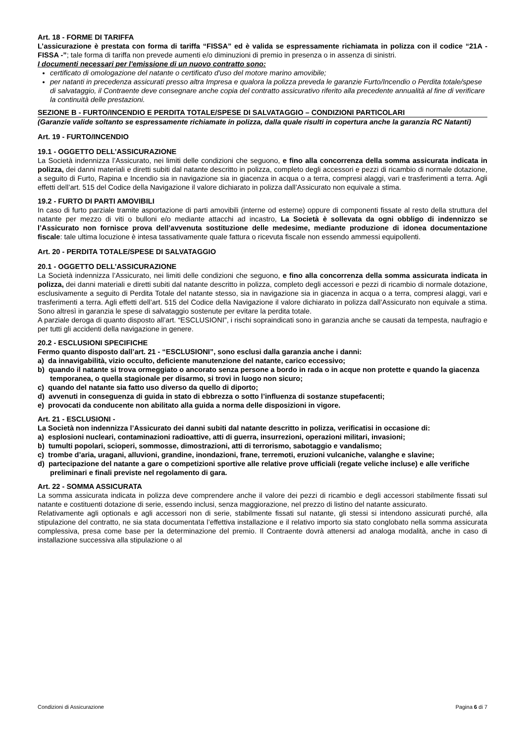Art. 18 - FORME DI TARIFFA
L’assicurazione è prestata con forma di tariffa “FISSA” ed è valida se espressamente richiamata in polizza con il codice “21A - FISSA -”; tale forma di tariffa non prevede aumenti e/o diminuzioni di premio in presenza o in assenza di sinistri.
I documenti necessari per l'emissione di un nuovo contratto sono:
certificato di omologazione del natante o certificato d'uso del motore marino amovibile;
per natanti in precedenza assicurati presso altra Impresa e qualora la polizza preveda le garanzie Furto/Incendio o Perdita totale/spese di salvataggio, il Contraente deve consegnare anche copia del contratto assicurativo riferito alla precedente annualità al fine di verificare la continuità delle prestazioni.
SEZIONE B - FURTO/INCENDIO E PERDITA TOTALE/SPESE DI SALVATAGGIO – CONDIZIONI PARTICOLARI
(Garanzie valide soltanto se espressamente richiamate in polizza, dalla quale risulti in copertura anche la garanzia RC Natanti)
Art. 19 - FURTO/INCENDIO
19.1 - OGGETTO DELL’ASSICURAZIONE
La Società indennizza l’Assicurato, nei limiti delle condizioni che seguono, e fino alla concorrenza della somma assicurata indicata in polizza, dei danni materiali e diretti subiti dal natante descritto in polizza, completo degli accessori e pezzi di ricambio di normale dotazione, a seguito di Furto, Rapina e Incendio sia in navigazione sia in giacenza in acqua o a terra, compresi alaggi, vari e trasferimenti a terra. Agli effetti dell’art. 515 del Codice della Navigazione il valore dichiarato in polizza dall’Assicurato non equivale a stima.
19.2 - FURTO DI PARTI AMOVIBILI
In caso di furto parziale tramite asportazione di parti amovibili (interne od esterne) oppure di componenti fissate al resto della struttura del natante per mezzo di viti o bulloni e/o mediante attacchi ad incastro, La Società è sollevata da ogni obbligo di indennizzo se l’Assicurato non fornisce prova dell’avvenuta sostituzione delle medesime, mediante produzione di idonea documentazione fiscale: tale ultima locuzione è intesa tassativamente quale fattura o ricevuta fiscale non essendo ammessi equipollenti.
Art. 20 - PERDITA TOTALE/SPESE DI SALVATAGGIO
20.1 - OGGETTO DELL’ASSICURAZIONE
La Società indennizza l’Assicurato, nei limiti delle condizioni che seguono, e fino alla concorrenza della somma assicurata indicata in polizza, dei danni materiali e diretti subiti dal natante descritto in polizza, completo degli accessori e pezzi di ricambio di normale dotazione, esclusivamente a seguito di Perdita Totale del natante stesso, sia in navigazione sia in giacenza in acqua o a terra, compresi alaggi, vari e trasferimenti a terra. Agli effetti dell’art. 515 del Codice della Navigazione il valore dichiarato in polizza dall’Assicurato non equivale a stima. Sono altresì in garanzia le spese di salvataggio sostenute per evitare la perdita totale.
A parziale deroga di quanto disposto all’art. “ESCLUSIONI”, i rischi sopraindicati sono in garanzia anche se causati da tempesta, naufragio e per tutti gli accidenti della navigazione in genere.
20.2 - ESCLUSIONI SPECIFICHE
Fermo quanto disposto dall’art. 21 - “ESCLUSIONI”, sono esclusi dalla garanzia anche i danni:
a) da innavigabilità, vizio occulto, deficiente manutenzione del natante, carico eccessivo;
b) quando il natante si trova ormeggiato o ancorato senza persone a bordo in rada o in acque non protette e quando la giacenza temporanea, o quella stagionale per disarmo, si trovi in luogo non sicuro;
c) quando del natante sia fatto uso diverso da quello di diporto;
d) avvenuti in conseguenza di guida in stato di ebbrezza o sotto l’influenza di sostanze stupefacenti;
e) provocati da conducente non abilitato alla guida a norma delle disposizioni in vigore.
Art. 21 - ESCLUSIONI -
La Società non indennizza l’Assicurato dei danni subiti dal natante descritto in polizza, verificatisi in occasione di:
a) esplosioni nucleari, contaminazioni radioattive, atti di guerra, insurrezioni, operazioni militari, invasioni;
b) tumulti popolari, scioperi, sommosse, dimostrazioni, atti di terrorismo, sabotaggio e vandalismo;
c) trombe d’aria, uragani, alluvioni, grandine, inondazioni, frane, terremoti, eruzioni vulcaniche, valanghe e slavine;
d) partecipazione del natante a gare o competizioni sportive alle relative prove ufficiali (regate veliche incluse) e alle verifiche preliminari e finali previste nel regolamento di gara.
Art. 22 - SOMMA ASSICURATA
La somma assicurata indicata in polizza deve comprendere anche il valore dei pezzi di ricambio e degli accessori stabilmente fissati sul natante e costituenti dotazione di serie, essendo inclusi, senza maggiorazione, nel prezzo di listino del natante assicurato.
Relativamente agli optionals e agli accessori non di serie, stabilmente fissati sul natante, gli stessi si intendono assicurati purché, alla stipulazione del contratto, ne sia stata documentata l’effettiva installazione e il relativo importo sia stato conglobato nella somma assicurata complessiva, presa come base per la determinazione del premio. Il Contraente dovrà attenersi ad analoga modalità, anche in caso di installazione successiva alla stipulazione o al
Condizioni di Assicurazione Pagina 6 di 7